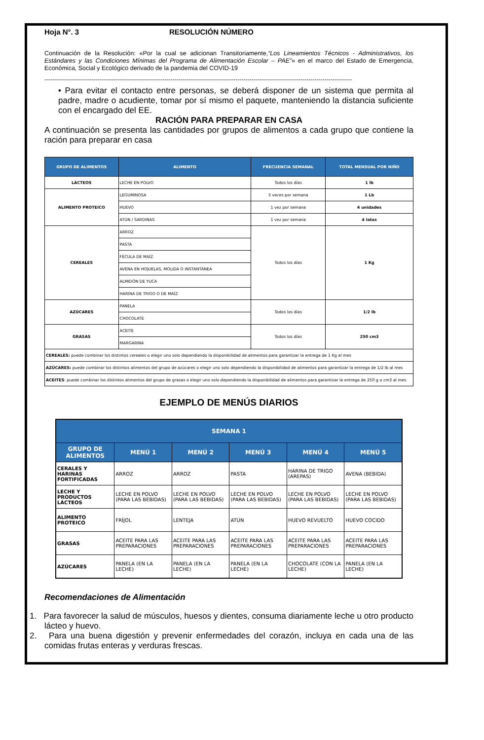Hoja N°. 3 RESOLUCIÓN NÚMERO
Continuación de la Resolución: «Por la cual se adicionan Transitoriamente,“Los Lineamientos Técnicos - Administrativos, los Estándares y las Condiciones Mínimas del Programa de Alimentación Escolar – PAE”» en el marco del Estado de Emergencia, Económica, Social y Ecológico derivado de la pandemia del COVID-19
------------------------------------------------------------------------------------------------------------------------------------------------------------
• Para evitar el contacto entre personas, se deberá disponer de un sistema que permita al padre, madre o acudiente, tomar por sí mismo el paquete, manteniendo la distancia suficiente con el encargado del EE.
RACIÓN PARA PREPARAR EN CASA
A continuación se presenta las cantidades por grupos de alimentos a cada grupo que contiene la ración para preparar en casa
| GRUPO DE ALIMENTOS | ALIMENTO | FRECUENCIA SEMANAL | TOTAL MENSUAL POR NIÑO |
| --- | --- | --- | --- |
| LÁCTEOS | LECHE EN POLVO | Todos los días | 1 lb |
| ALIMENTO PROTEICO | LEGUMINOSA | 3 veces por semana | 1 Lb |
| | HUEVO | 1 vez por semana | 4 unidades |
| | ATÚN / SARDINAS | 1 vez por semana | 4 latas |
| CEREALES | ARROZ | Todos los días | 1 Kg |
| | PASTA | | |
| | FÉCULA DE MAÍZ | | |
| | AVENA EN HOJUELAS, MOLIDA O INSTANTÁNEA | | |
| | ALMIDÓN DE YUCA | | |
| | HARINA DE TRIGO O DE MAÍZ | | |
| AZÚCARES | PANELA | Todos los días | 1/2 lb |
| | CHOCOLATE | | |
| GRASAS | ACEITE | Todos los días | 250 cm3 |
| | MARGARINA | | |
| CEREALES: puede combinar los distintos cereales o elegir uno solo dependiendo la disponibilidad de alimentos para garantizar la entrega de 1 Kg al mes | | | |
| AZÚCARES: puede combinar los distintos alimentos del grupo de azúcares o elegir uno solo dependiendo la disponibilidad de alimentos para garantizar la entrega de 1/2 lb al mes | | | |
| ACEITES : puede combinar los distintos alimentos del grupo de grasas o elegir uno solo dependiendo la disponibilidad de alimentos para garantizar la entrega de 250 g o cm3 al mes | | | |
EJEMPLO DE MENÚS DIARIOS
| SEMANA 1 | | | | | |
| --- | --- | --- | --- | --- | --- |
| GRUPO DE ALIMENTOS | MENÚ 1 | MENÚ 2 | MENÚ 3 | MENÚ 4 | MENÚ 5 |
| CERALES Y HARINAS FORTIFICADAS | ARROZ | ARROZ | PASTA | HARINA DE TRIGO (AREPAS) | AVENA (BEBIDA) |
| LECHE Y PRODUCTOS LÁCTEOS | LECHE EN POLVO (PARA LAS BEBIDAS) | LECHE EN POLVO (PARA LAS BEBIDAS) | LECHE EN POLVO (PARA LAS BEBIDAS) | LECHE EN POLVO (PARA LAS BEBIDAS) | LECHE EN POLVO (PARA LAS BEBIDAS) |
| ALIMENTO PROTEICO | FRÍJOL | LENTEJA | ATÚN | HUEVO REVUELTO | HUEVO COCIDO |
| GRASAS | ACEITE PARA LAS PREPARACIONES | ACEITE PARA LAS PREPARACIONES | ACEITE PARA LAS PREPARACIONES | ACEITE PARA LAS PREPARACIONES | ACEITE PARA LAS PREPARACIONES |
| AZÚCARES | PANELA (EN LA LECHE) | PANELA (EN LA LECHE) | PANELA (EN LA LECHE) | CHOCOLATE (CON LA LECHE) | PANELA (EN LA LECHE) |
Recomendaciones de Alimentación
1. Para favorecer la salud de músculos, huesos y dientes, consuma diariamente leche u otro producto lácteo y huevo.
2. Para una buena digestión y prevenir enfermedades del corazón, incluya en cada una de las comidas frutas enteras y verduras frescas.